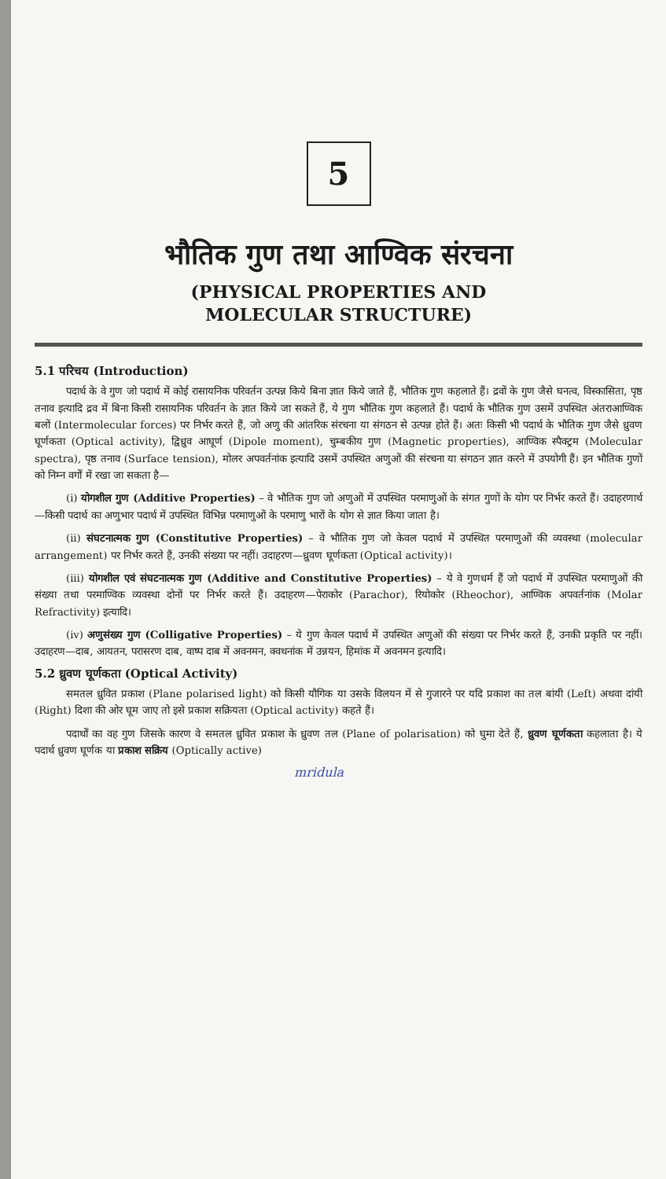5
भौतिक गुण तथा आण्विक संरचना
(PHYSICAL PROPERTIES AND
MOLECULAR STRUCTURE)
5.1 परिचय (Introduction)
पदार्थ के वे गुण जो पदार्थ में कोई रासायनिक परिवर्तन उत्पन्न किये बिना ज्ञात किये जाते हैं, भौतिक गुण कहलाते हैं। द्रवों के गुण जैसे घनत्व, विस्कासिता, पृष्ठ तनाव इत्यादि द्रव में बिना किसी रासायनिक परिवर्तन के ज्ञात किये जा सकते हैं, ये गुण भौतिक गुण कहलाते हैं। पदार्थ के भौतिक गुण उसमें उपस्थित अंतराआण्विक बलों (Intermolecular forces) पर निर्भर करते हैं, जो अणु की आंतरिक संरचना या संगठन से उत्पन्न होते हैं। अतः किसी भी पदार्थ के भौतिक गुण जैसे ध्रुवण घूर्णकता (Optical activity), द्विध्रुव आघूर्ण (Dipole moment), चुम्बकीय गुण (Magnetic properties), आण्विक स्पैक्ट्रम (Molecular spectra), पृष्ठ तनाव (Surface tension), मोलर अपवर्तनांक इत्यादि उसमें उपस्थित अणुओं की संरचना या संगठन ज्ञात करने में उपयोगी हैं। इन भौतिक गुणों को निम्न वर्गों में रखा जा सकता है—
(i) योगशील गुण (Additive Properties) – वे भौतिक गुण जो अणुओं में उपस्थित परमाणुओं के संगत गुणों के योग पर निर्भर करते हैं। उदाहरणार्थ—किसी पदार्थ का अणुभार पदार्थ में उपस्थित विभिन्न परमाणुओं के परमाणु भारों के योग से ज्ञात किया जाता है।
(ii) संघटनात्मक गुण (Constitutive Properties) – वे भौतिक गुण जो केवल पदार्थ में उपस्थित परमाणुओं की व्यवस्था (molecular arrangement) पर निर्भर करते हैं, उनकी संख्या पर नहीं। उदाहरण—ध्रुवण घूर्णकता (Optical activity)।
(iii) योगशील एवं संघटनात्मक गुण (Additive and Constitutive Properties) – ये वे गुणधर्म हैं जो पदार्थ में उपस्थित परमाणुओं की संख्या तथा परमाण्विक व्यवस्था दोनों पर निर्भर करते हैं। उदाहरण—पेराकोर (Parachor), रियोकोर (Rheochor), आण्विक अपवर्तनांक (Molar Refractivity) इत्यादि।
(iv) अणुसंख्य गुण (Colligative Properties) – ये गुण केवल पदार्थ में उपस्थित अणुओं की संख्या पर निर्भर करते हैं, उनकी प्रकृति पर नहीं। उदाहरण—दाब, आयतन, परासरण दाब, वाष्प दाब में अवनमन, क्वथनांक में उन्नयन, हिमांक में अवनमन इत्यादि।
5.2 ध्रुवण घूर्णकता (Optical Activity)
समतल ध्रुवित प्रकाश (Plane polarised light) को किसी यौगिक या उसके विलयन में से गुजारने पर यदि प्रकाश का तल बांयी (Left) अथवा दांयी (Right) दिशा की ओर घूम जाए तो इसे प्रकाश सक्रियता (Optical activity) कहते हैं।
पदार्थों का वह गुण जिसके कारण वे समतल ध्रुवित प्रकाश के ध्रुवण तल (Plane of polarisation) को घुमा देते हैं, ध्रुवण घूर्णकता कहलाता है। ये पदार्थ ध्रुवण घूर्णक या प्रकाश सक्रिय (Optically active)
mridula